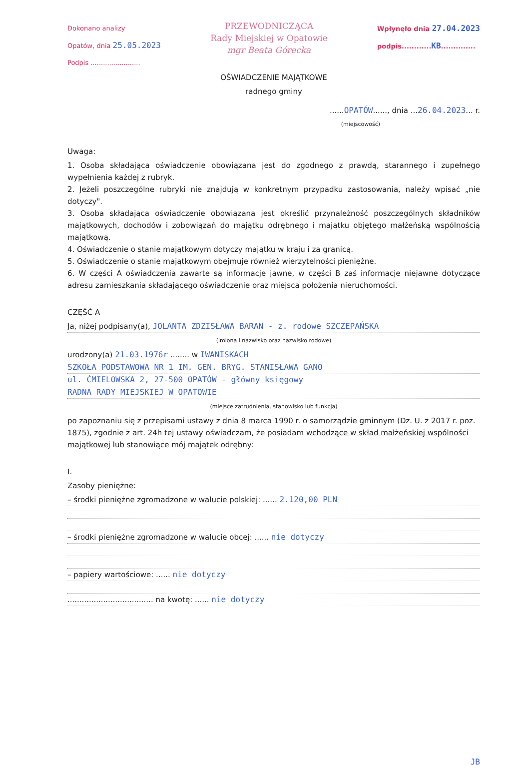Dokonano analizy
Opatów, dnia 25.05.2023
Podpis ........................
PRZEWODNICZĄCA
Rady Miejskiej w Opatowie
mgr Beata Górecka
Wpłynęło dnia 27.04.2023
podpis............KB..............
OŚWIADCZENIE MAJĄTKOWE
radnego gminy
......OPATÓW......, dnia ...26.04.2023... r.
(miejscowość)
Uwaga:
1. Osoba składająca oświadczenie obowiązana jest do zgodnego z prawdą, starannego i zupełnego wypełnienia każdej z rubryk.
2. Jeżeli poszczególne rubryki nie znajdują w konkretnym przypadku zastosowania, należy wpisać „nie dotyczy".
3. Osoba składająca oświadczenie obowiązana jest określić przynależność poszczególnych składników majątkowych, dochodów i zobowiązań do majątku odrębnego i majątku objętego małżeńską wspólnością majątkową.
4. Oświadczenie o stanie majątkowym dotyczy majątku w kraju i za granicą.
5. Oświadczenie o stanie majątkowym obejmuje również wierzytelności pieniężne.
6. W części A oświadczenia zawarte są informacje jawne, w części B zaś informacje niejawne dotyczące adresu zamieszkania składającego oświadczenie oraz miejsca położenia nieruchomości.
CZĘŚĆ A
Ja, niżej podpisany(a), JOLANTA ZDZISŁAWA BARAN - z. rodowe SZCZEPAŃSKA
(imiona i nazwisko oraz nazwisko rodowe)
urodzony(a) 21.03.1976r ........ w IWANISKACH
SZKOŁA PODSTAWOWA NR 1 IM. GEN. BRYG. STANISŁAWA GANO
ul. ĆMIELOWSKA 2, 27-500 OPATÓW - główny księgowy
RADNA RADY MIEJSKIEJ W OPATOWIE
(miejsce zatrudnienia, stanowisko lub funkcja)
po zapoznaniu się z przepisami ustawy z dnia 8 marca 1990 r. o samorządzie gminnym (Dz. U. z 2017 r. poz. 1875), zgodnie z art. 24h tej ustawy oświadczam, że posiadam wchodzące w skład małżeńskiej wspólności majątkowej lub stanowiące mój majątek odrębny:
I.
Zasoby pieniężne:
– środki pieniężne zgromadzone w walucie polskiej: ...... 2.120,00 PLN
– środki pieniężne zgromadzone w walucie obcej: ...... nie dotyczy
– papiery wartościowe: ...... nie dotyczy
.................................... na kwotę: ...... nie dotyczy
JB